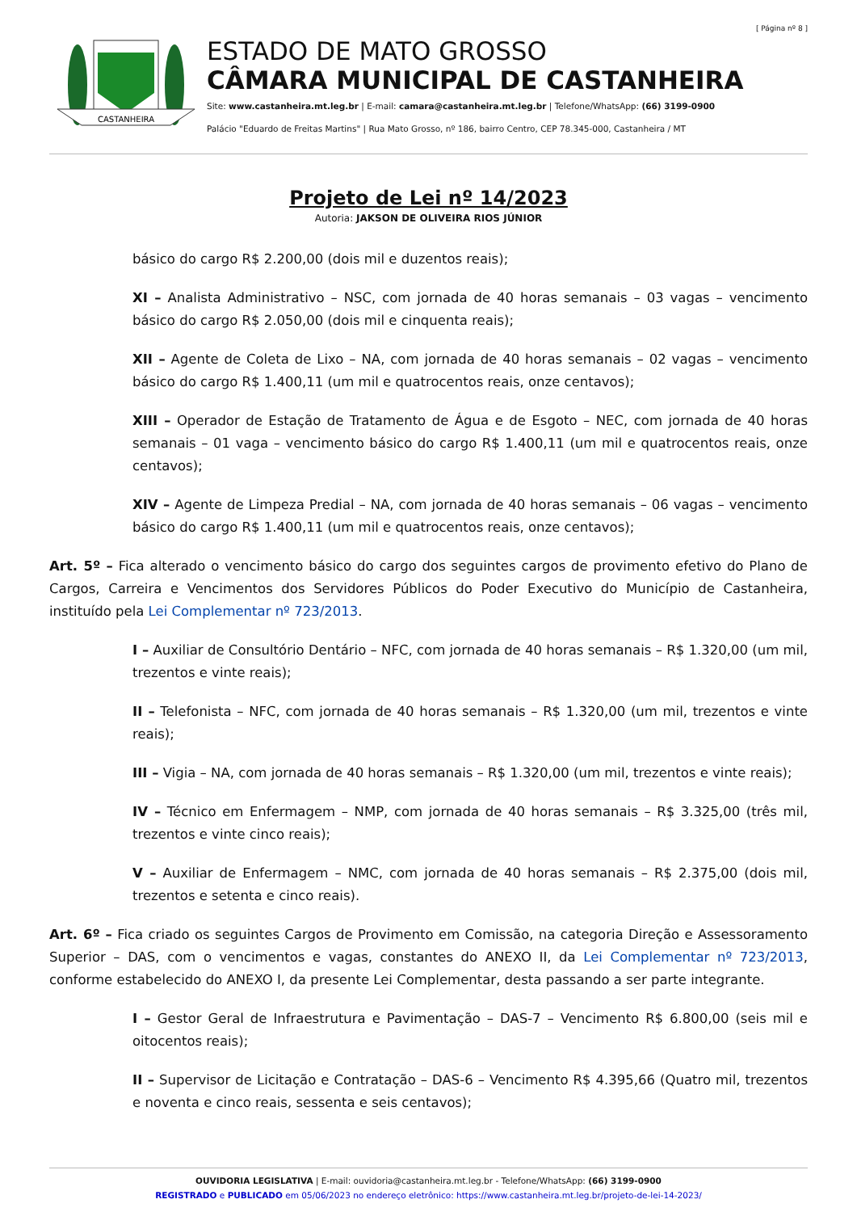[ Página nº 8 ]
CASTANHEIRA
ESTADO DE MATO GROSSO
CÂMARA MUNICIPAL DE CASTANHEIRA
Site: www.castanheira.mt.leg.br | E-mail: camara@castanheira.mt.leg.br | Telefone/WhatsApp: (66) 3199-0900
Palácio "Eduardo de Freitas Martins" | Rua Mato Grosso, nº 186, bairro Centro, CEP 78.345-000, Castanheira / MT
Projeto de Lei nº 14/2023
Autoria: JAKSON DE OLIVEIRA RIOS JÚNIOR
básico do cargo R$ 2.200,00 (dois mil e duzentos reais);
XI – Analista Administrativo – NSC, com jornada de 40 horas semanais – 03 vagas – vencimento básico do cargo R$ 2.050,00 (dois mil e cinquenta reais);
XII – Agente de Coleta de Lixo – NA, com jornada de 40 horas semanais – 02 vagas – vencimento básico do cargo R$ 1.400,11 (um mil e quatrocentos reais, onze centavos);
XIII – Operador de Estação de Tratamento de Água e de Esgoto – NEC, com jornada de 40 horas semanais – 01 vaga – vencimento básico do cargo R$ 1.400,11 (um mil e quatrocentos reais, onze centavos);
XIV – Agente de Limpeza Predial – NA, com jornada de 40 horas semanais – 06 vagas – vencimento básico do cargo R$ 1.400,11 (um mil e quatrocentos reais, onze centavos);
Art. 5º – Fica alterado o vencimento básico do cargo dos seguintes cargos de provimento efetivo do Plano de Cargos, Carreira e Vencimentos dos Servidores Públicos do Poder Executivo do Município de Castanheira, instituído pela Lei Complementar nº 723/2013.
I – Auxiliar de Consultório Dentário – NFC, com jornada de 40 horas semanais – R$ 1.320,00 (um mil, trezentos e vinte reais);
II – Telefonista – NFC, com jornada de 40 horas semanais – R$ 1.320,00 (um mil, trezentos e vinte reais);
III – Vigia – NA, com jornada de 40 horas semanais – R$ 1.320,00 (um mil, trezentos e vinte reais);
IV – Técnico em Enfermagem – NMP, com jornada de 40 horas semanais – R$ 3.325,00 (três mil, trezentos e vinte cinco reais);
V – Auxiliar de Enfermagem – NMC, com jornada de 40 horas semanais – R$ 2.375,00 (dois mil, trezentos e setenta e cinco reais).
Art. 6º – Fica criado os seguintes Cargos de Provimento em Comissão, na categoria Direção e Assessoramento Superior – DAS, com o vencimentos e vagas, constantes do ANEXO II, da Lei Complementar nº 723/2013, conforme estabelecido do ANEXO I, da presente Lei Complementar, desta passando a ser parte integrante.
I – Gestor Geral de Infraestrutura e Pavimentação – DAS-7 – Vencimento R$ 6.800,00 (seis mil e oitocentos reais);
II – Supervisor de Licitação e Contratação – DAS-6 – Vencimento R$ 4.395,66 (Quatro mil, trezentos e noventa e cinco reais, sessenta e seis centavos);
OUVIDORIA LEGISLATIVA | E-mail: ouvidoria@castanheira.mt.leg.br - Telefone/WhatsApp: (66) 3199-0900
REGISTRADO e PUBLICADO em 05/06/2023 no endereço eletrônico: https://www.castanheira.mt.leg.br/projeto-de-lei-14-2023/